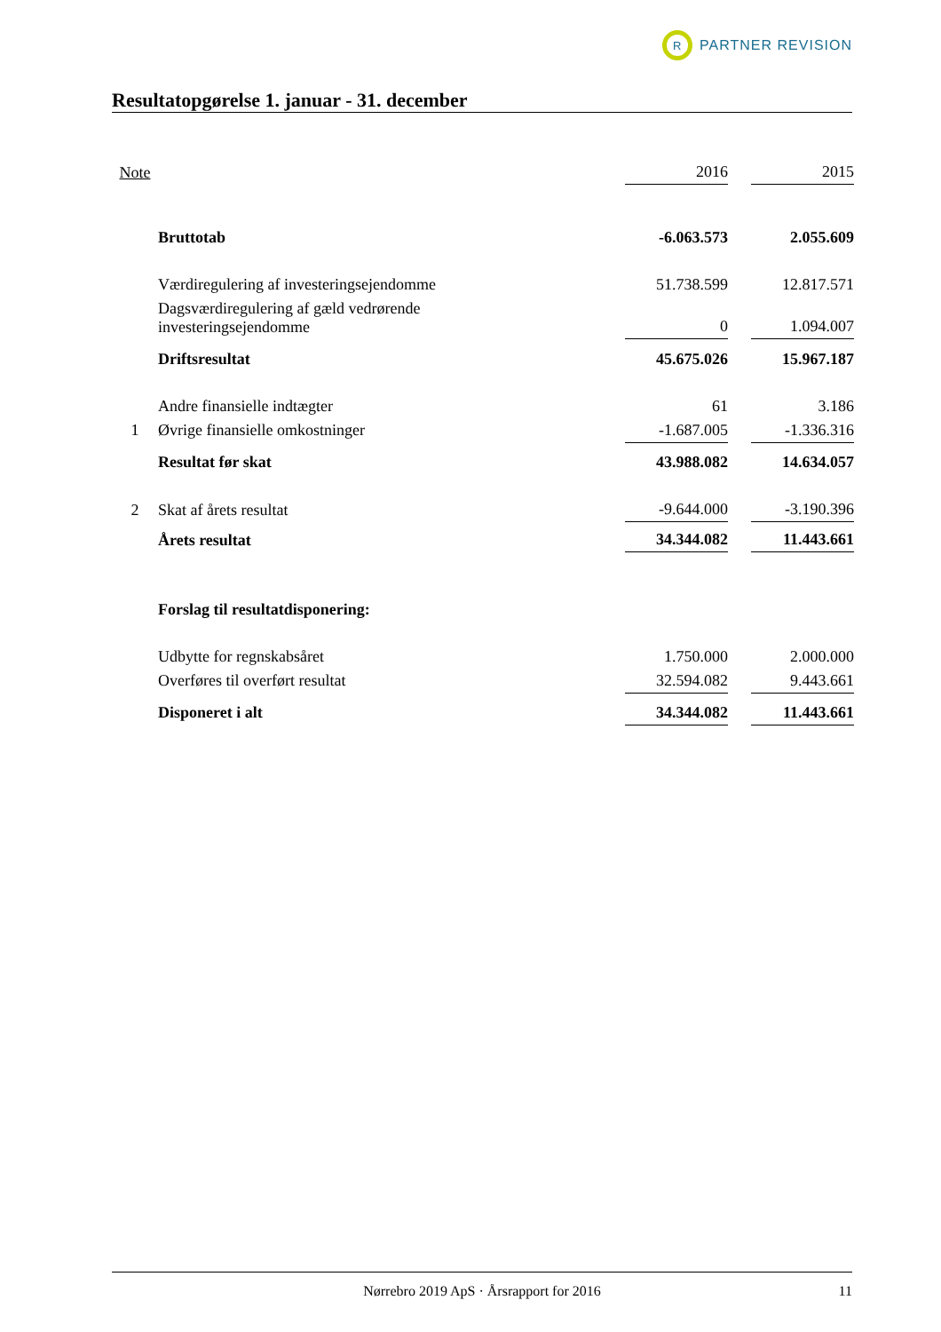R
PARTNER REVISION
Resultatopgørelse 1. januar - 31. december
| Note | | 2016 | | 2015 |
| | Bruttotab | -6.063.573 | | 2.055.609 |
| | Værdiregulering af investeringsejendomme | 51.738.599 | | 12.817.571 |
| | Dagsværdiregulering af gæld vedrørende investeringsejendomme | 0 | | 1.094.007 |
| | Driftsresultat | 45.675.026 | | 15.967.187 |
| | Andre finansielle indtægter | 61 | | 3.186 |
| 1 | Øvrige finansielle omkostninger | -1.687.005 | | -1.336.316 |
| | Resultat før skat | 43.988.082 | | 14.634.057 |
| 2 | Skat af årets resultat | -9.644.000 | | -3.190.396 |
| | Årets resultat | 34.344.082 | | 11.443.661 |
| | Forslag til resultatdisponering: | | | |
| | Udbytte for regnskabsåret | 1.750.000 | | 2.000.000 |
| | Overføres til overført resultat | 32.594.082 | | 9.443.661 |
| | Disponeret i alt | 34.344.082 | | 11.443.661 |
Nørrebro 2019 ApS · Årsrapport for 2016 11